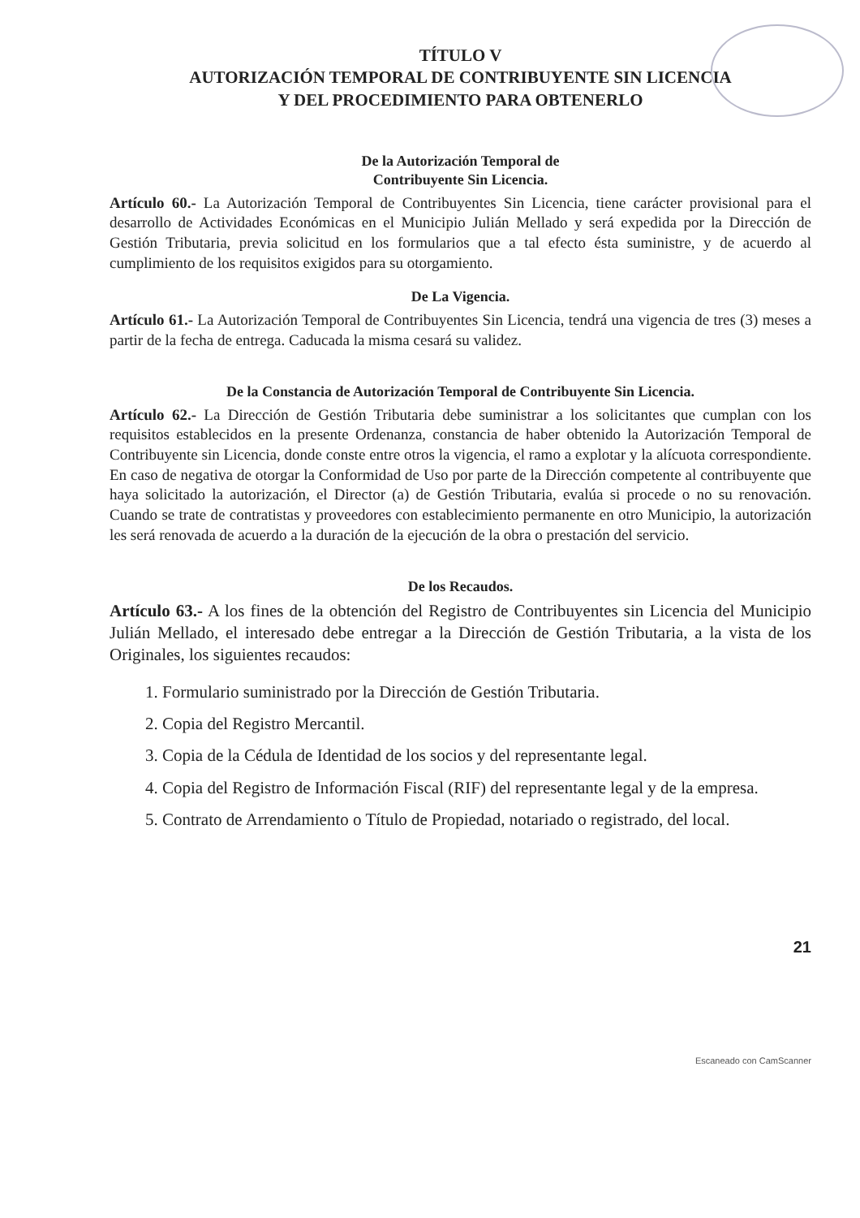TÍTULO V
AUTORIZACIÓN TEMPORAL DE CONTRIBUYENTE SIN LICENCIA
Y DEL PROCEDIMIENTO PARA OBTENERLO
De la Autorización Temporal de
Contribuyente Sin Licencia.
Artículo 60.- La Autorización Temporal de Contribuyentes Sin Licencia, tiene carácter provisional para el desarrollo de Actividades Económicas en el Municipio Julián Mellado y será expedida por la Dirección de Gestión Tributaria, previa solicitud en los formularios que a tal efecto ésta suministre, y de acuerdo al cumplimiento de los requisitos exigidos para su otorgamiento.
De La Vigencia.
Artículo 61.- La Autorización Temporal de Contribuyentes Sin Licencia, tendrá una vigencia de tres (3) meses a partir de la fecha de entrega. Caducada la misma cesará su validez.
De la Constancia de Autorización Temporal de Contribuyente Sin Licencia.
Artículo 62.- La Dirección de Gestión Tributaria debe suministrar a los solicitantes que cumplan con los requisitos establecidos en la presente Ordenanza, constancia de haber obtenido la Autorización Temporal de Contribuyente sin Licencia, donde conste entre otros la vigencia, el ramo a explotar y la alícuota correspondiente. En caso de negativa de otorgar la Conformidad de Uso por parte de la Dirección competente al contribuyente que haya solicitado la autorización, el Director (a) de Gestión Tributaria, evalúa si procede o no su renovación. Cuando se trate de contratistas y proveedores con establecimiento permanente en otro Municipio, la autorización les será renovada de acuerdo a la duración de la ejecución de la obra o prestación del servicio.
De los Recaudos.
Artículo 63.- A los fines de la obtención del Registro de Contribuyentes sin Licencia del Municipio Julián Mellado, el interesado debe entregar a la Dirección de Gestión Tributaria, a la vista de los Originales, los siguientes recaudos:
1. Formulario suministrado por la Dirección de Gestión Tributaria.
2. Copia del Registro Mercantil.
3. Copia de la Cédula de Identidad de los socios y del representante legal.
4. Copia del Registro de Información Fiscal (RIF) del representante legal y de la empresa.
5. Contrato de Arrendamiento o Título de Propiedad, notariado o registrado, del local.
21
Escaneado con CamScanner